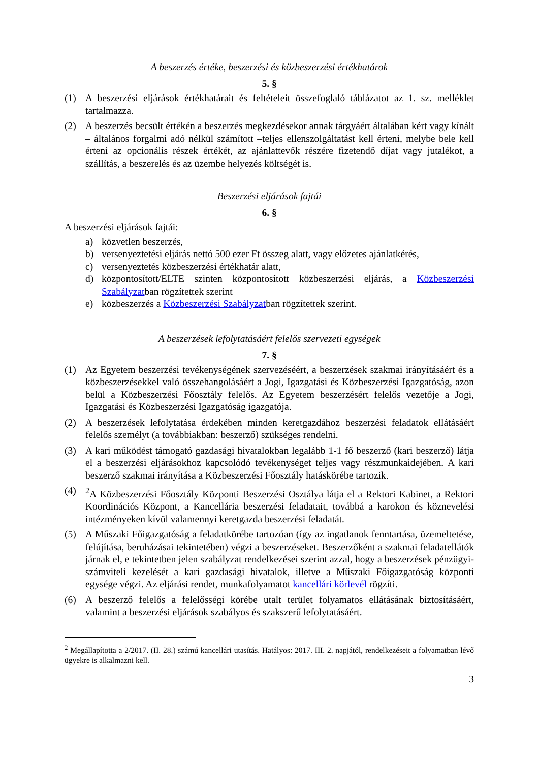A beszerzés értéke, beszerzési és közbeszerzési értékhatárok
5. §
(1) A beszerzési eljárások értékhatárait és feltételeit összefoglaló táblázatot az 1. sz. melléklet tartalmazza.
(2) A beszerzés becsült értékén a beszerzés megkezdésekor annak tárgyáért általában kért vagy kínált – általános forgalmi adó nélkül számított –teljes ellenszolgáltatást kell érteni, melybe bele kell érteni az opcionális részek értékét, az ajánlattevők részére fizetendő díjat vagy jutalékot, a szállítás, a beszerelés és az üzembe helyezés költségét is.
Beszerzési eljárások fajtái
6. §
A beszerzési eljárások fajtái:
a) közvetlen beszerzés,
b) versenyeztetési eljárás nettó 500 ezer Ft összeg alatt, vagy előzetes ajánlatkérés,
c) versenyeztetés közbeszerzési értékhatár alatt,
d) központosított/ELTE szinten központosított közbeszerzési eljárás, a Közbeszerzési Szabályzatban rögzítettek szerint
e) közbeszerzés a Közbeszerzési Szabályzatban rögzítettek szerint.
A beszerzések lefolytatásáért felelős szervezeti egységek
7. §
(1) Az Egyetem beszerzési tevékenységének szervezéséért, a beszerzések szakmai irányításáért és a közbeszerzésekkel való összehangolásáért a Jogi, Igazgatási és Közbeszerzési Igazgatóság, azon belül a Közbeszerzési Főosztály felelős. Az Egyetem beszerzésért felelős vezetője a Jogi, Igazgatási és Közbeszerzési Igazgatóság igazgatója.
(2) A beszerzések lefolytatása érdekében minden keretgazdához beszerzési feladatok ellátásáért felelős személyt (a továbbiakban: beszerző) szükséges rendelni.
(3) A kari működést támogató gazdasági hivatalokban legalább 1-1 fő beszerző (kari beszerző) látja el a beszerzési eljárásokhoz kapcsolódó tevékenységet teljes vagy részmunkaidejében. A kari beszerző szakmai irányítása a Közbeszerzési Főosztály hatáskörébe tartozik.
(4) <sup>2</sup>A Közbeszerzési Főosztály Központi Beszerzési Osztálya látja el a Rektori Kabinet, a Rektori Koordinációs Központ, a Kancellária beszerzési feladatait, továbbá a karokon és köznevelési intézményeken kívül valamennyi keretgazda beszerzési feladatát.
(5) A Műszaki Főigazgatóság a feladatkörébe tartozóan (így az ingatlanok fenntartása, üzemeltetése, felújítása, beruházásai tekintetében) végzi a beszerzéseket. Beszerzőként a szakmai feladatellátók járnak el, e tekintetben jelen szabályzat rendelkezései szerint azzal, hogy a beszerzések pénzügyi-számviteli kezelését a kari gazdasági hivatalok, illetve a Műszaki Főigazgatóság központi egysége végzi. Az eljárási rendet, munkafolyamatot kancellári körlevél rögzíti.
(6) A beszerző felelős a felelősségi körébe utalt terület folyamatos ellátásának biztosításáért, valamint a beszerzési eljárások szabályos és szakszerű lefolytatásáért.
<sup>2</sup> Megállapította a 2/2017. (II. 28.) számú kancellári utasítás. Hatályos: 2017. III. 2. napjától, rendelkezéseit a folyamatban lévő ügyekre is alkalmazni kell.
3